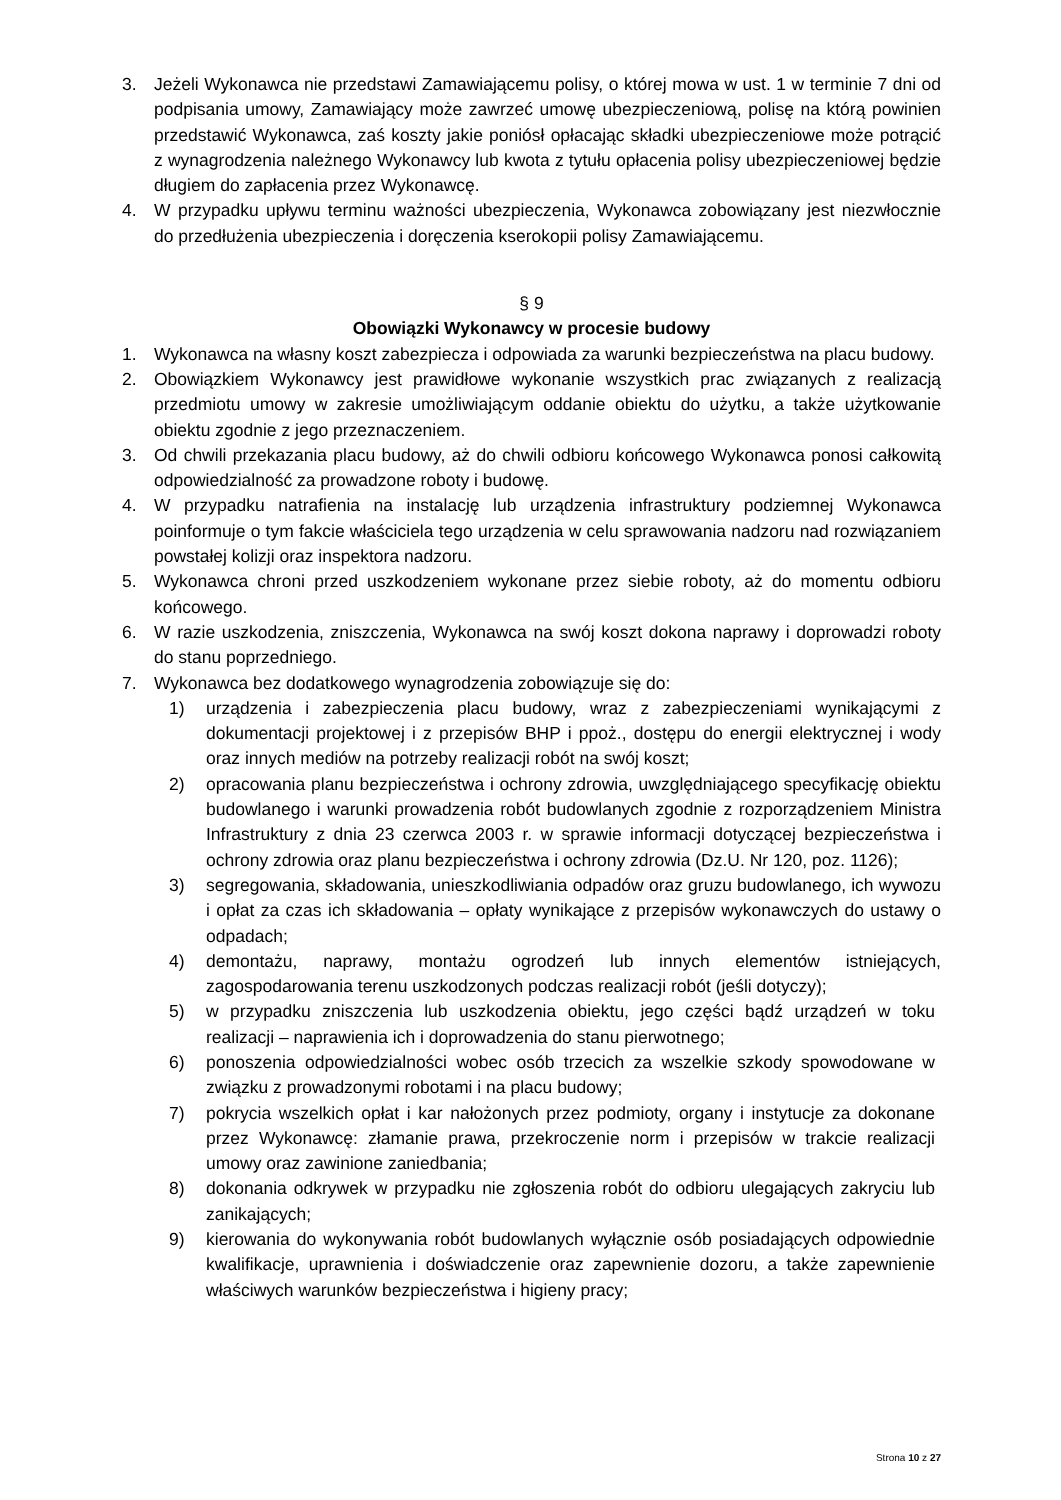3. Jeżeli Wykonawca nie przedstawi Zamawiającemu polisy, o której mowa w ust. 1 w terminie 7 dni od podpisania umowy, Zamawiający może zawrzeć umowę ubezpieczeniową, polisę na którą powinien przedstawić Wykonawca, zaś koszty jakie poniósł opłacając składki ubezpieczeniowe może potrącić z wynagrodzenia należnego Wykonawcy lub kwota z tytułu opłacenia polisy ubezpieczeniowej będzie długiem do zapłacenia przez Wykonawcę.
4. W przypadku upływu terminu ważności ubezpieczenia, Wykonawca zobowiązany jest niezwłocznie do przedłużenia ubezpieczenia i doręczenia kserokopii polisy Zamawiającemu.
§ 9
Obowiązki Wykonawcy w procesie budowy
1. Wykonawca na własny koszt zabezpiecza i odpowiada za warunki bezpieczeństwa na placu budowy.
2. Obowiązkiem Wykonawcy jest prawidłowe wykonanie wszystkich prac związanych z realizacją przedmiotu umowy w zakresie umożliwiającym oddanie obiektu do użytku, a także użytkowanie obiektu zgodnie z jego przeznaczeniem.
3. Od chwili przekazania placu budowy, aż do chwili odbioru końcowego Wykonawca ponosi całkowitą odpowiedzialność za prowadzone roboty i budowę.
4. W przypadku natrafienia na instalację lub urządzenia infrastruktury podziemnej Wykonawca poinformuje o tym fakcie właściciela tego urządzenia w celu sprawowania nadzoru nad rozwiązaniem powstałej kolizji oraz inspektora nadzoru.
5. Wykonawca chroni przed uszkodzeniem wykonane przez siebie roboty, aż do momentu odbioru końcowego.
6. W razie uszkodzenia, zniszczenia, Wykonawca na swój koszt dokona naprawy i doprowadzi roboty do stanu poprzedniego.
7. Wykonawca bez dodatkowego wynagrodzenia zobowiązuje się do:
1) urządzenia i zabezpieczenia placu budowy, wraz z zabezpieczeniami wynikającymi z dokumentacji projektowej i z przepisów BHP i ppoż., dostępu do energii elektrycznej i wody oraz innych mediów na potrzeby realizacji robót na swój koszt;
2) opracowania planu bezpieczeństwa i ochrony zdrowia, uwzględniającego specyfikację obiektu budowlanego i warunki prowadzenia robót budowlanych zgodnie z rozporządzeniem Ministra Infrastruktury z dnia 23 czerwca 2003 r. w sprawie informacji dotyczącej bezpieczeństwa i ochrony zdrowia oraz planu bezpieczeństwa i ochrony zdrowia (Dz.U. Nr 120, poz. 1126);
3) segregowania, składowania, unieszkodliwiania odpadów oraz gruzu budowlanego, ich wywozu i opłat za czas ich składowania – opłaty wynikające z przepisów wykonawczych do ustawy o odpadach;
4) demontażu, naprawy, montażu ogrodzeń lub innych elementów istniejących, zagospodarowania terenu uszkodzonych podczas realizacji robót (jeśli dotyczy);
5) w przypadku zniszczenia lub uszkodzenia obiektu, jego części bądź urządzeń w toku realizacji – naprawienia ich i doprowadzenia do stanu pierwotnego;
6) ponoszenia odpowiedzialności wobec osób trzecich za wszelkie szkody spowodowane w związku z prowadzonymi robotami i na placu budowy;
7) pokrycia wszelkich opłat i kar nałożonych przez podmioty, organy i instytucje za dokonane przez Wykonawcę: złamanie prawa, przekroczenie norm i przepisów w trakcie realizacji umowy oraz zawinione zaniedbania;
8) dokonania odkrywek w przypadku nie zgłoszenia robót do odbioru ulegających zakryciu lub zanikających;
9) kierowania do wykonywania robót budowlanych wyłącznie osób posiadających odpowiednie kwalifikacje, uprawnienia i doświadczenie oraz zapewnienie dozoru, a także zapewnienie właściwych warunków bezpieczeństwa i higieny pracy;
Strona 10 z 27